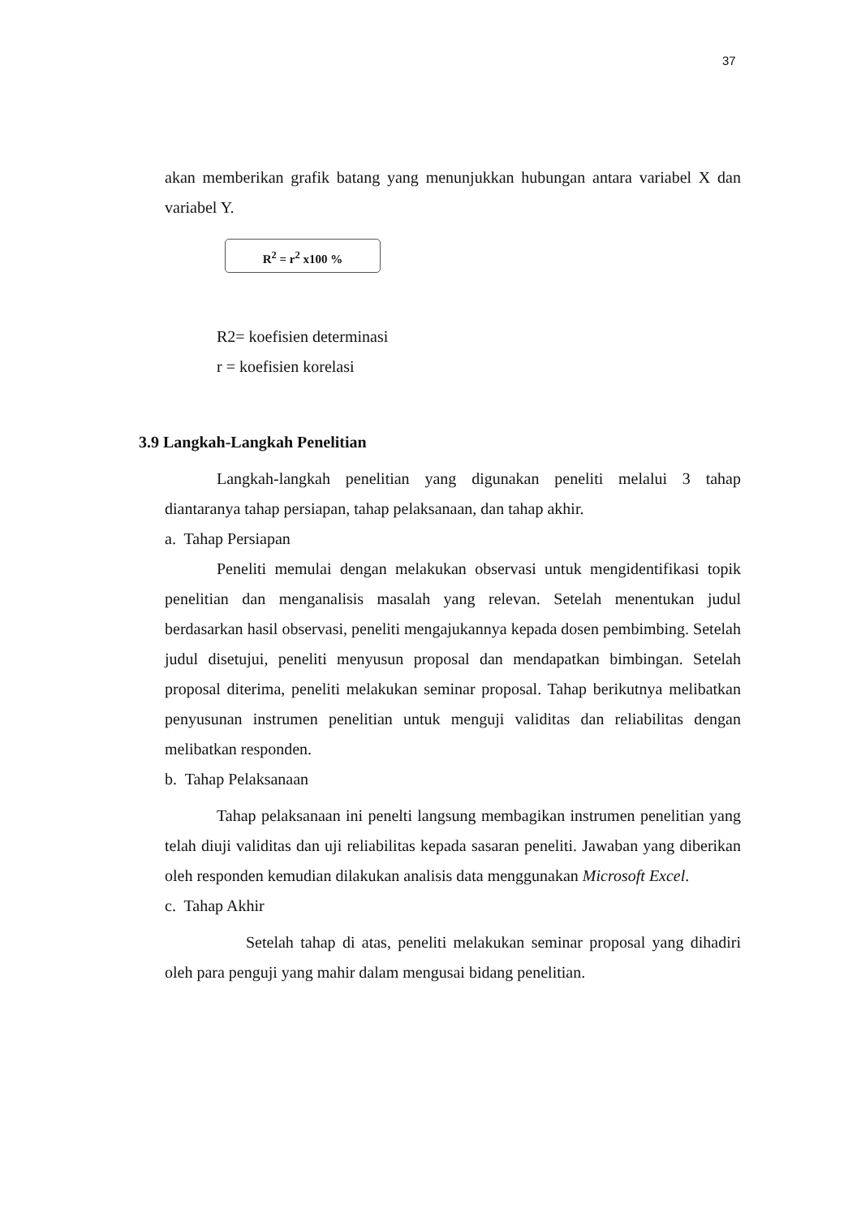37
akan memberikan grafik batang yang menunjukkan hubungan antara variabel X dan variabel Y.
R<sup>2</sup> = r<sup>2</sup> x100 %
R2= koefisien determinasi
r = koefisien korelasi
3.9 Langkah-Langkah Penelitian
Langkah-langkah penelitian yang digunakan peneliti melalui 3 tahap diantaranya tahap persiapan, tahap pelaksanaan, dan tahap akhir.
a. Tahap Persiapan
Peneliti memulai dengan melakukan observasi untuk mengidentifikasi topik penelitian dan menganalisis masalah yang relevan. Setelah menentukan judul berdasarkan hasil observasi, peneliti mengajukannya kepada dosen pembimbing. Setelah judul disetujui, peneliti menyusun proposal dan mendapatkan bimbingan. Setelah proposal diterima, peneliti melakukan seminar proposal. Tahap berikutnya melibatkan penyusunan instrumen penelitian untuk menguji validitas dan reliabilitas dengan melibatkan responden.
b. Tahap Pelaksanaan
Tahap pelaksanaan ini penelti langsung membagikan instrumen penelitian yang telah diuji validitas dan uji reliabilitas kepada sasaran peneliti. Jawaban yang diberikan oleh responden kemudian dilakukan analisis data menggunakan Microsoft Excel.
c. Tahap Akhir
Setelah tahap di atas, peneliti melakukan seminar proposal yang dihadiri oleh para penguji yang mahir dalam mengusai bidang penelitian.